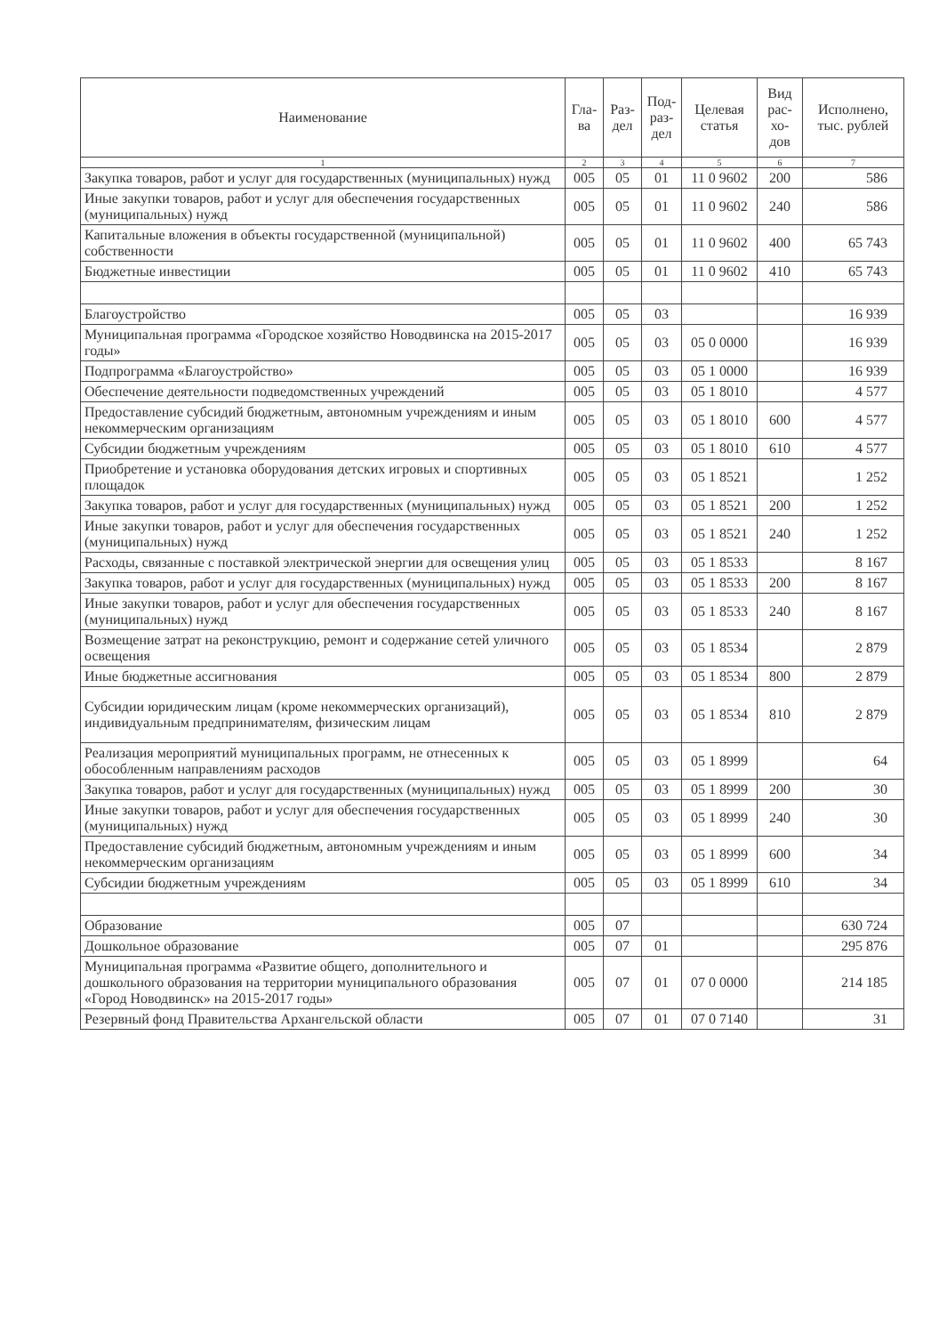| Наименование | Гла-ва | Раз-дел | Под-раз-дел | Целевая статья | Вид рас-хо-дов | Исполнено, тыс. рублей |
| --- | --- | --- | --- | --- | --- | --- |
| 1 | 2 | 3 | 4 | 5 | 6 | 7 |
| Закупка товаров, работ и услуг для государственных (муниципальных) нужд | 005 | 05 | 01 | 11 0 9602 | 200 | 586 |
| Иные закупки товаров, работ и услуг для обеспечения государственных (муниципальных) нужд | 005 | 05 | 01 | 11 0 9602 | 240 | 586 |
| Капитальные вложения в объекты государственной (муниципальной) собственности | 005 | 05 | 01 | 11 0 9602 | 400 | 65 743 |
| Бюджетные инвестиции | 005 | 05 | 01 | 11 0 9602 | 410 | 65 743 |
| Благоустройство | 005 | 05 | 03 | | | 16 939 |
| Муниципальная программа «Городское хозяйство Новодвинска на 2015-2017 годы» | 005 | 05 | 03 | 05 0 0000 | | 16 939 |
| Подпрограмма «Благоустройство» | 005 | 05 | 03 | 05 1 0000 | | 16 939 |
| Обеспечение деятельности подведомственных учреждений | 005 | 05 | 03 | 05 1 8010 | | 4 577 |
| Предоставление субсидий бюджетным, автономным учреждениям и иным некоммерческим организациям | 005 | 05 | 03 | 05 1 8010 | 600 | 4 577 |
| Субсидии бюджетным учреждениям | 005 | 05 | 03 | 05 1 8010 | 610 | 4 577 |
| Приобретение и установка оборудования детских игровых и спортивных площадок | 005 | 05 | 03 | 05 1 8521 | | 1 252 |
| Закупка товаров, работ и услуг для государственных (муниципальных) нужд | 005 | 05 | 03 | 05 1 8521 | 200 | 1 252 |
| Иные закупки товаров, работ и услуг для обеспечения государственных (муниципальных) нужд | 005 | 05 | 03 | 05 1 8521 | 240 | 1 252 |
| Расходы, связанные с поставкой электрической энергии для освещения улиц | 005 | 05 | 03 | 05 1 8533 | | 8 167 |
| Закупка товаров, работ и услуг для государственных (муниципальных) нужд | 005 | 05 | 03 | 05 1 8533 | 200 | 8 167 |
| Иные закупки товаров, работ и услуг для обеспечения государственных (муниципальных) нужд | 005 | 05 | 03 | 05 1 8533 | 240 | 8 167 |
| Возмещение затрат на реконструкцию, ремонт и содержание сетей уличного освещения | 005 | 05 | 03 | 05 1 8534 | | 2 879 |
| Иные бюджетные ассигнования | 005 | 05 | 03 | 05 1 8534 | 800 | 2 879 |
| Субсидии юридическим лицам (кроме некоммерческих организаций), индивидуальным предпринимателям, физическим лицам | 005 | 05 | 03 | 05 1 8534 | 810 | 2 879 |
| Реализация мероприятий муниципальных программ, не отнесенных к обособленным направлениям расходов | 005 | 05 | 03 | 05 1 8999 | | 64 |
| Закупка товаров, работ и услуг для государственных (муниципальных) нужд | 005 | 05 | 03 | 05 1 8999 | 200 | 30 |
| Иные закупки товаров, работ и услуг для обеспечения государственных (муниципальных) нужд | 005 | 05 | 03 | 05 1 8999 | 240 | 30 |
| Предоставление субсидий бюджетным, автономным учреждениям и иным некоммерческим организациям | 005 | 05 | 03 | 05 1 8999 | 600 | 34 |
| Субсидии бюджетным учреждениям | 005 | 05 | 03 | 05 1 8999 | 610 | 34 |
| Образование | 005 | 07 | | | | 630 724 |
| Дошкольное образование | 005 | 07 | 01 | | | 295 876 |
| Муниципальная программа «Развитие общего, дополнительного и дошкольного образования на территории муниципального образования «Город Новодвинск» на 2015-2017 годы» | 005 | 07 | 01 | 07 0 0000 | | 214 185 |
| Резервный фонд Правительства Архангельской области | 005 | 07 | 01 | 07 0 7140 | | 31 |